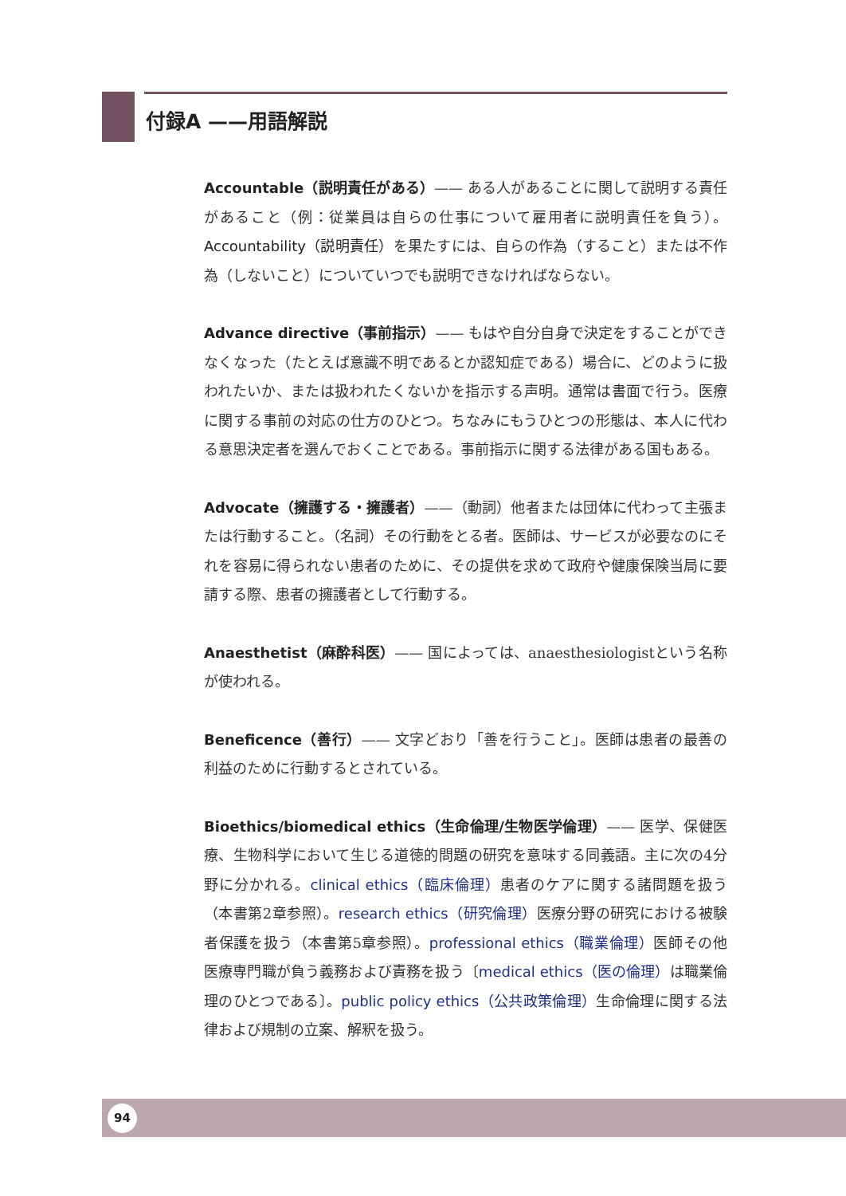付録A ——用語解説
Accountable（説明責任がある）—— ある人があることに関して説明する責任があること（例：従業員は自らの仕事について雇用者に説明責任を負う）。Accountability（説明責任）を果たすには、自らの作為（すること）または不作為（しないこと）についていつでも説明できなければならない。
Advance directive（事前指示）—— もはや自分自身で決定をすることができなくなった（たとえば意識不明であるとか認知症である）場合に、どのように扱われたいか、または扱われたくないかを指示する声明。通常は書面で行う。医療に関する事前の対応の仕方のひとつ。ちなみにもうひとつの形態は、本人に代わる意思決定者を選んでおくことである。事前指示に関する法律がある国もある。
Advocate（擁護する・擁護者）——（動詞）他者または団体に代わって主張または行動すること。（名詞）その行動をとる者。医師は、サービスが必要なのにそれを容易に得られない患者のために、その提供を求めて政府や健康保険当局に要請する際、患者の擁護者として行動する。
Anaesthetist（麻酔科医）—— 国によっては、anaesthesiologistという名称が使われる。
Beneficence（善行）—— 文字どおり「善を行うこと」。医師は患者の最善の利益のために行動するとされている。
Bioethics/biomedical ethics（生命倫理/生物医学倫理）—— 医学、保健医療、生物科学において生じる道徳的問題の研究を意味する同義語。主に次の4分野に分かれる。clinical ethics（臨床倫理）患者のケアに関する諸問題を扱う（本書第2章参照）。research ethics（研究倫理）医療分野の研究における被験者保護を扱う（本書第5章参照）。professional ethics（職業倫理）医師その他医療専門職が負う義務および責務を扱う〔medical ethics（医の倫理）は職業倫理のひとつである〕。public policy ethics（公共政策倫理）生命倫理に関する法律および規制の立案、解釈を扱う。
94